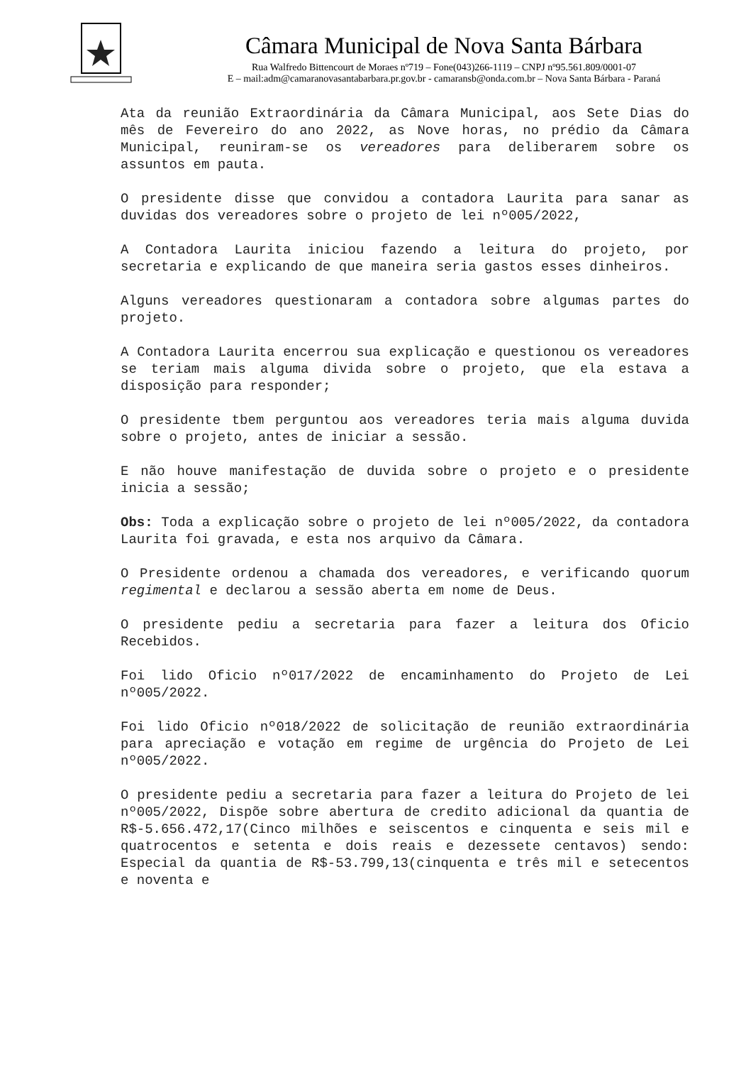Câmara Municipal de Nova Santa Bárbara
Rua Walfredo Bittencourt de Moraes nº719 – Fone(043)266-1119 – CNPJ nº95.561.809/0001-07
E – mail:adm@camaranovasantabarbara.pr.gov.br - camaransb@onda.com.br – Nova Santa Bárbara - Paraná
Ata da reunião Extraordinária da Câmara Municipal, aos Sete Dias do mês de Fevereiro do ano 2022, as Nove horas, no prédio da Câmara Municipal, reuniram-se os vereadores para deliberarem sobre os assuntos em pauta.
O presidente disse que convidou a contadora Laurita para sanar as duvidas dos vereadores sobre o projeto de lei nº005/2022,
A Contadora Laurita iniciou fazendo a leitura do projeto, por secretaria e explicando de que maneira seria gastos esses dinheiros.
Alguns vereadores questionaram a contadora sobre algumas partes do projeto.
A Contadora Laurita encerrou sua explicação e questionou os vereadores se teriam mais alguma divida sobre o projeto, que ela estava a disposição para responder;
O presidente tbem perguntou aos vereadores teria mais alguma duvida sobre o projeto, antes de iniciar a sessão.
E não houve manifestação de duvida sobre o projeto e o presidente inicia a sessão;
Obs: Toda a explicação sobre o projeto de lei nº005/2022, da contadora Laurita foi gravada, e esta nos arquivo da Câmara.
O Presidente ordenou a chamada dos vereadores, e verificando quorum regimental e declarou a sessão aberta em nome de Deus.
O presidente pediu a secretaria para fazer a leitura dos Oficio Recebidos.
Foi lido Oficio nº017/2022 de encaminhamento do Projeto de Lei nº005/2022.
Foi lido Oficio nº018/2022 de solicitação de reunião extraordinária para apreciação e votação em regime de urgência do Projeto de Lei nº005/2022.
O presidente pediu a secretaria para fazer a leitura do Projeto de lei nº005/2022, Dispõe sobre abertura de credito adicional da quantia de R$-5.656.472,17(Cinco milhões e seiscentos e cinquenta e seis mil e quatrocentos e setenta e dois reais e dezessete centavos) sendo: Especial da quantia de R$-53.799,13(cinquenta e três mil e setecentos e noventa e